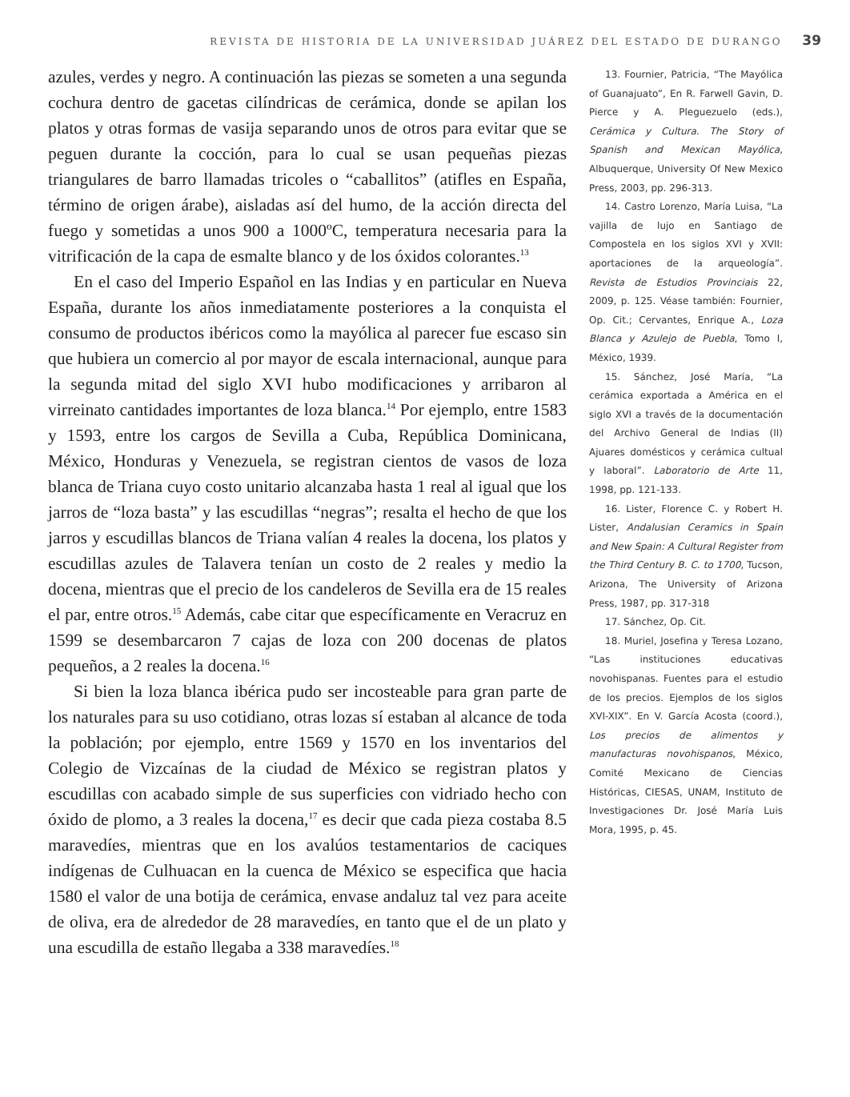REVISTA DE HISTORIA DE LA UNIVERSIDAD JUÁREZ DEL ESTADO DE DURANGO 39
azules, verdes y negro. A continuación las piezas se someten a una segunda cochura dentro de gacetas cilíndricas de cerámica, donde se apilan los platos y otras formas de vasija separando unos de otros para evitar que se peguen durante la cocción, para lo cual se usan pequeñas piezas triangulares de barro llamadas tricoles o “caballitos” (atifles en España, término de origen árabe), aisladas así del humo, de la acción directa del fuego y sometidas a unos 900 a 1000ºC, temperatura necesaria para la vitrificación de la capa de esmalte blanco y de los óxidos colorantes.<sup>13</sup>
En el caso del Imperio Español en las Indias y en particular en Nueva España, durante los años inmediatamente posteriores a la conquista el consumo de productos ibéricos como la mayólica al parecer fue escaso sin que hubiera un comercio al por mayor de escala internacional, aunque para la segunda mitad del siglo XVI hubo modificaciones y arribaron al virreinato cantidades importantes de loza blanca.<sup>14</sup> Por ejemplo, entre 1583 y 1593, entre los cargos de Sevilla a Cuba, República Dominicana, México, Honduras y Venezuela, se registran cientos de vasos de loza blanca de Triana cuyo costo unitario alcanzaba hasta 1 real al igual que los jarros de “loza basta” y las escudillas “negras”; resalta el hecho de que los jarros y escudillas blancos de Triana valían 4 reales la docena, los platos y escudillas azules de Talavera tenían un costo de 2 reales y medio la docena, mientras que el precio de los candeleros de Sevilla era de 15 reales el par, entre otros.<sup>15</sup> Además, cabe citar que específicamente en Veracruz en 1599 se desembarcaron 7 cajas de loza con 200 docenas de platos pequeños, a 2 reales la docena.<sup>16</sup>
Si bien la loza blanca ibérica pudo ser incosteable para gran parte de los naturales para su uso cotidiano, otras lozas sí estaban al alcance de toda la población; por ejemplo, entre 1569 y 1570 en los inventarios del Colegio de Vizcaínas de la ciudad de México se registran platos y escudillas con acabado simple de sus superficies con vidriado hecho con óxido de plomo, a 3 reales la docena,<sup>17</sup> es decir que cada pieza costaba 8.5 maravedíes, mientras que en los avalúos testamentarios de caciques indígenas de Culhuacan en la cuenca de México se especifica que hacia 1580 el valor de una botija de cerámica, envase andaluz tal vez para aceite de oliva, era de alrededor de 28 maravedíes, en tanto que el de un plato y una escudilla de estaño llegaba a 338 maravedíes.<sup>18</sup>
13. Fournier, Patricia, “The Mayólica of Guanajuato”, En R. Farwell Gavin, D. Pierce y A. Pleguezuelo (eds.), Cerámica y Cultura. The Story of Spanish and Mexican Mayólica, Albuquerque, University Of New Mexico Press, 2003, pp. 296-313.
14. Castro Lorenzo, María Luisa, “La vajilla de lujo en Santiago de Compostela en los siglos XVI y XVII: aportaciones de la arqueología”. Revista de Estudios Provinciais 22, 2009, p. 125. Véase también: Fournier, Op. Cit.; Cervantes, Enrique A., Loza Blanca y Azulejo de Puebla, Tomo I, México, 1939.
15. Sánchez, José María, “La cerámica exportada a América en el siglo XVI a través de la documentación del Archivo General de Indias (II) Ajuares domésticos y cerámica cultual y laboral”. Laboratorio de Arte 11, 1998, pp. 121-133.
16. Lister, Florence C. y Robert H. Lister, Andalusian Ceramics in Spain and New Spain: A Cultural Register from the Third Century B. C. to 1700, Tucson, Arizona, The University of Arizona Press, 1987, pp. 317-318
17. Sánchez, Op. Cit.
18. Muriel, Josefina y Teresa Lozano, “Las instituciones educativas novohispanas. Fuentes para el estudio de los precios. Ejemplos de los siglos XVI-XIX”. En V. García Acosta (coord.), Los precios de alimentos y manufacturas novohispanos, México, Comité Mexicano de Ciencias Históricas, CIESAS, UNAM, Instituto de Investigaciones Dr. José María Luis Mora, 1995, p. 45.